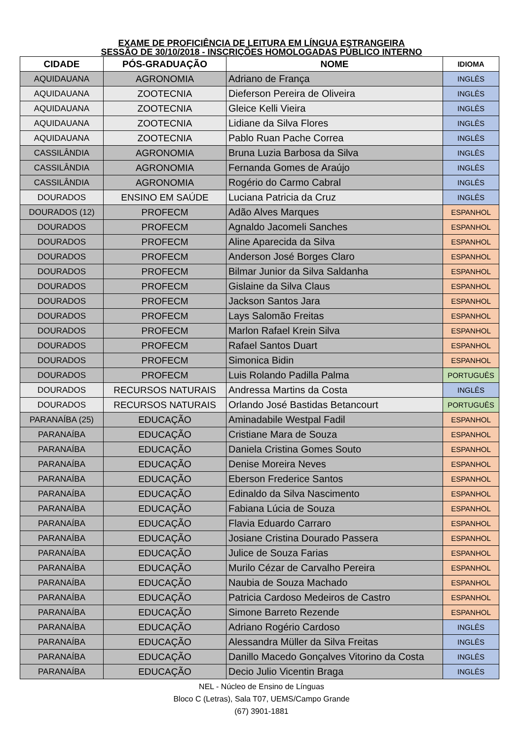EXAME DE PROFICIÊNCIA DE LEITURA EM LÍNGUA ESTRANGEIRA
SESSÃO DE 30/10/2018 - INSCRIÇÕES HOMOLOGADAS PÚBLICO INTERNO
| CIDADE | PÓS-GRADUAÇÃO | NOME | IDIOMA |
| --- | --- | --- | --- |
| AQUIDAUANA | AGRONOMIA | Adriano de França | INGLÊS |
| AQUIDAUANA | ZOOTECNIA | Dieferson Pereira de Oliveira | INGLÊS |
| AQUIDAUANA | ZOOTECNIA | Gleice Kelli Vieira | INGLÊS |
| AQUIDAUANA | ZOOTECNIA | Lidiane da Silva Flores | INGLÊS |
| AQUIDAUANA | ZOOTECNIA | Pablo Ruan Pache Correa | INGLÊS |
| CASSILÂNDIA | AGRONOMIA | Bruna Luzia Barbosa da Silva | INGLÊS |
| CASSILÂNDIA | AGRONOMIA | Fernanda Gomes de Araújo | INGLÊS |
| CASSILÂNDIA | AGRONOMIA | Rogério do Carmo Cabral | INGLÊS |
| DOURADOS | ENSINO EM SAÚDE | Luciana Patricia da Cruz | INGLÊS |
| DOURADOS (12) | PROFECM | Adão Alves Marques | ESPANHOL |
| DOURADOS | PROFECM | Agnaldo Jacomeli Sanches | ESPANHOL |
| DOURADOS | PROFECM | Aline Aparecida da Silva | ESPANHOL |
| DOURADOS | PROFECM | Anderson José Borges Claro | ESPANHOL |
| DOURADOS | PROFECM | Bilmar Junior da Silva Saldanha | ESPANHOL |
| DOURADOS | PROFECM | Gislaine da Silva Claus | ESPANHOL |
| DOURADOS | PROFECM | Jackson Santos Jara | ESPANHOL |
| DOURADOS | PROFECM | Lays Salomão Freitas | ESPANHOL |
| DOURADOS | PROFECM | Marlon Rafael Krein Silva | ESPANHOL |
| DOURADOS | PROFECM | Rafael Santos Duart | ESPANHOL |
| DOURADOS | PROFECM | Simonica Bidin | ESPANHOL |
| DOURADOS | PROFECM | Luis Rolando Padilla Palma | PORTUGUÊS |
| DOURADOS | RECURSOS NATURAIS | Andressa Martins da Costa | INGLÊS |
| DOURADOS | RECURSOS NATURAIS | Orlando José Bastidas Betancourt | PORTUGUÊS |
| PARANAÍBA (25) | EDUCAÇÃO | Aminadabile Westpal Fadil | ESPANHOL |
| PARANAÍBA | EDUCAÇÃO | Cristiane Mara de Souza | ESPANHOL |
| PARANAÍBA | EDUCAÇÃO | Daniela Cristina Gomes Souto | ESPANHOL |
| PARANAÍBA | EDUCAÇÃO | Denise Moreira Neves | ESPANHOL |
| PARANAÍBA | EDUCAÇÃO | Eberson Frederice Santos | ESPANHOL |
| PARANAÍBA | EDUCAÇÃO | Edinaldo da Silva Nascimento | ESPANHOL |
| PARANAÍBA | EDUCAÇÃO | Fabiana Lúcia de Souza | ESPANHOL |
| PARANAÍBA | EDUCAÇÃO | Flavia Eduardo Carraro | ESPANHOL |
| PARANAÍBA | EDUCAÇÃO | Josiane Cristina Dourado Passera | ESPANHOL |
| PARANAÍBA | EDUCAÇÃO | Julice de Souza Farias | ESPANHOL |
| PARANAÍBA | EDUCAÇÃO | Murilo Cézar de Carvalho Pereira | ESPANHOL |
| PARANAÍBA | EDUCAÇÃO | Naubia de Souza Machado | ESPANHOL |
| PARANAÍBA | EDUCAÇÃO | Patricia Cardoso Medeiros de Castro | ESPANHOL |
| PARANAÍBA | EDUCAÇÃO | Simone Barreto Rezende | ESPANHOL |
| PARANAÍBA | EDUCAÇÃO | Adriano Rogério Cardoso | INGLÊS |
| PARANAÍBA | EDUCAÇÃO | Alessandra Müller da Silva Freitas | INGLÊS |
| PARANAÍBA | EDUCAÇÃO | Danillo Macedo Gonçalves Vitorino da Costa | INGLÊS |
| PARANAÍBA | EDUCAÇÃO | Decio Julio Vicentin Braga | INGLÊS |
NEL - Núcleo de Ensino de Línguas
Bloco C (Letras), Sala T07, UEMS/Campo Grande
(67) 3901-1881